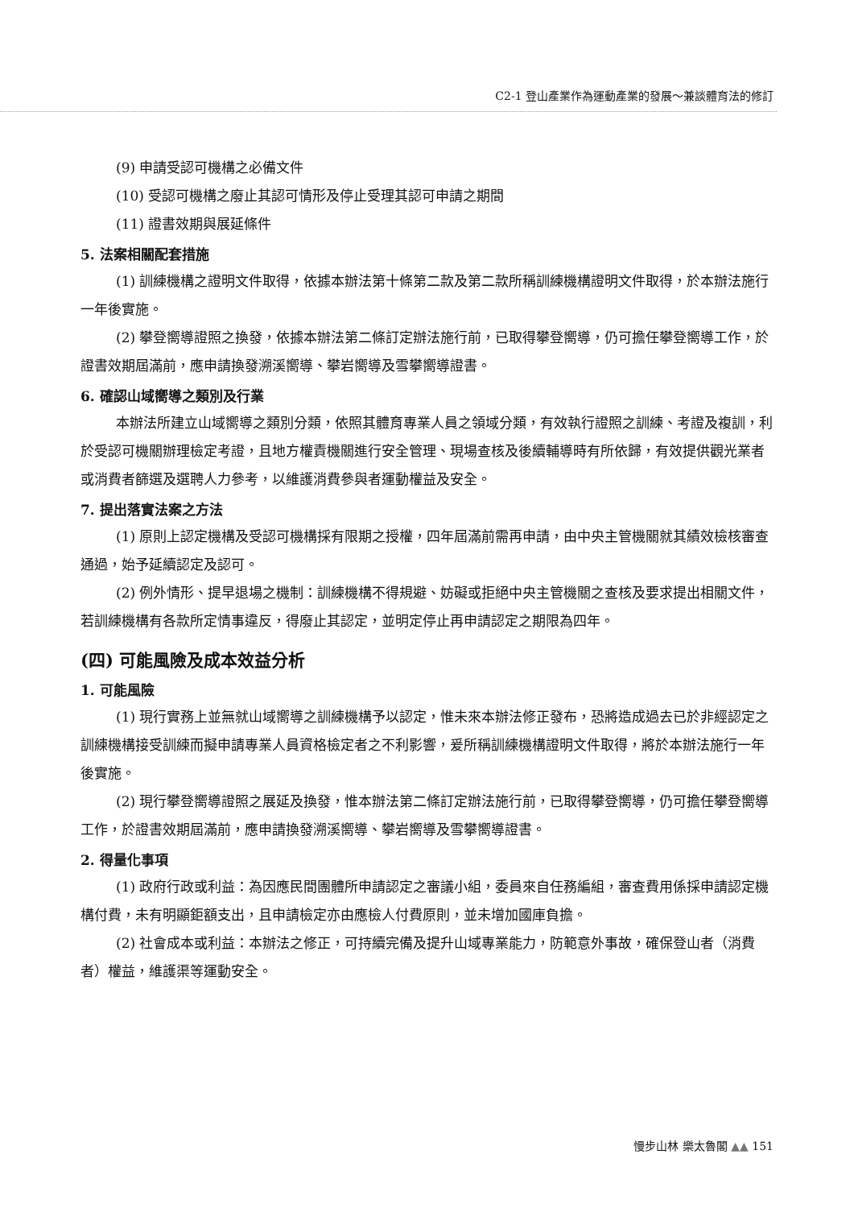C2-1 登山產業作為運動產業的發展～兼談體育法的修訂
(9) 申請受認可機構之必備文件
(10) 受認可機構之廢止其認可情形及停止受理其認可申請之期間
(11) 證書效期與展延條件
5. 法案相關配套措施
(1) 訓練機構之證明文件取得，依據本辦法第十條第二款及第二款所稱訓練機構證明文件取得，於本辦法施行一年後實施。
(2) 攀登嚮導證照之換發，依據本辦法第二條訂定辦法施行前，已取得攀登嚮導，仍可擔任攀登嚮導工作，於證書效期屆滿前，應申請換發溯溪嚮導、攀岩嚮導及雪攀嚮導證書。
6. 確認山域嚮導之類別及行業
本辦法所建立山域嚮導之類別分類，依照其體育專業人員之領域分類，有效執行證照之訓練、考證及複訓，利於受認可機關辦理檢定考證，且地方權責機關進行安全管理、現場查核及後續輔導時有所依歸，有效提供觀光業者或消費者篩選及選聘人力參考，以維護消費參與者運動權益及安全。
7. 提出落實法案之方法
(1) 原則上認定機構及受認可機構採有限期之授權，四年屆滿前需再申請，由中央主管機關就其績效檢核審查通過，始予延續認定及認可。
(2) 例外情形、提早退場之機制：訓練機構不得規避、妨礙或拒絕中央主管機關之查核及要求提出相關文件，若訓練機構有各款所定情事違反，得廢止其認定，並明定停止再申請認定之期限為四年。
(四) 可能風險及成本效益分析
1. 可能風險
(1) 現行實務上並無就山域嚮導之訓練機構予以認定，惟未來本辦法修正發布，恐將造成過去已於非經認定之訓練機構接受訓練而擬申請專業人員資格檢定者之不利影響，爰所稱訓練機構證明文件取得，將於本辦法施行一年後實施。
(2) 現行攀登嚮導證照之展延及換發，惟本辦法第二條訂定辦法施行前，已取得攀登嚮導，仍可擔任攀登嚮導工作，於證書效期屆滿前，應申請換發溯溪嚮導、攀岩嚮導及雪攀嚮導證書。
2. 得量化事項
(1) 政府行政或利益：為因應民間團體所申請認定之審議小組，委員來自任務編組，審查費用係採申請認定機構付費，未有明顯鉅額支出，且申請檢定亦由應檢人付費原則，並未增加國庫負擔。
(2) 社會成本或利益：本辦法之修正，可持續完備及提升山域專業能力，防範意外事故，確保登山者（消費者）權益，維護渠等運動安全。
慢步山林 樂太魯閣 ▲▲ 151